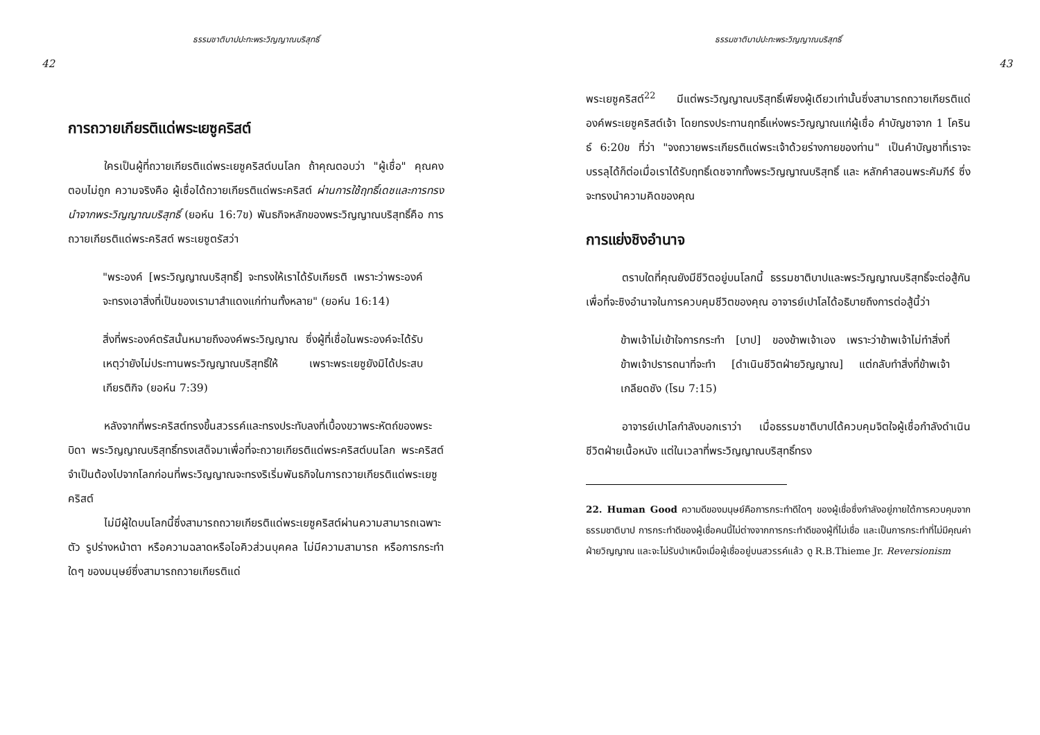ธรรมชาติบาปปะทะพระวิญญาณบริสุทธิ์
42
การถวายเกียรติแด่พระเยซูคริสต์
ใครเป็นผู้ที่ถวายเกียรติแด่พระเยซูคริสต์บนโลก ถ้าคุณตอบว่า "ผู้เชื่อ" คุณคงตอบไม่ถูก ความจริงคือ ผู้เชื่อได้ถวายเกียรติแด่พระคริสต์ ผ่านการใช้ฤทธิ์เดชและการทรงนำจากพระวิญญาณบริสุทธิ์ (ยอห์น 16:7ข) พันธกิจหลักของพระวิญญาณบริสุทธิ์คือ การถวายเกียรติแด่พระคริสต์ พระเยซูตรัสว่า
"พระองค์ [พระวิญญาณบริสุทธิ์] จะทรงให้เราได้รับเกียรติ เพราะว่าพระองค์จะทรงเอาสิ่งที่เป็นของเรามาสำแดงแก่ท่านทั้งหลาย" (ยอห์น 16:14)
สิ่งที่พระองค์ตรัสนั้นหมายถึงองค์พระวิญญาณ ซึ่งผู้ที่เชื่อในพระองค์จะได้รับ เหตุว่ายังไม่ประทานพระวิญญาณบริสุทธิ์ให้ เพราะพระเยซูยังมิได้ประสบเกียรติกิจ (ยอห์น 7:39)
หลังจากที่พระคริสต์ทรงขึ้นสวรรค์และทรงประทับลงที่เบื้องขวาพระหัตถ์ของพระบิดา พระวิญญาณบริสุทธิ์ทรงเสด็จมาเพื่อที่จะถวายเกียรติแด่พระคริสต์บนโลก พระคริสต์จำเป็นต้องไปจากโลกก่อนที่พระวิญญาณจะทรงริเริ่มพันธกิจในการถวายเกียรติแด่พระเยซูคริสต์
ไม่มีผู้ใดบนโลกนี้ซึ่งสามารถถวายเกียรติแด่พระเยซูคริสต์ผ่านความสามารถเฉพาะตัว รูปร่างหน้าตา หรือความฉลาดหรือไอคิวส่วนบุคคล ไม่มีความสามารถ หรือการกระทำใดๆ ของมนุษย์ซึ่งสามารถถวายเกียรติแด่
ธรรมชาติบาปปะทะพระวิญญาณบริสุทธิ์
43
พระเยซูคริสต์<sup>22</sup> มีแต่พระวิญญาณบริสุทธิ์เพียงผู้เดียวเท่านั้นซึ่งสามารถถวายเกียรติแด่องค์พระเยซูคริสต์เจ้า โดยทรงประทานฤทธิ์แห่งพระวิญญาณแก่ผู้เชื่อ คำบัญชาจาก 1 โครินธ์ 6:20ข ที่ว่า "จงถวายพระเกียรติแด่พระเจ้าด้วยร่างกายของท่าน" เป็นคำบัญชาที่เราจะบรรลุได้ก็ต่อเมื่อเราได้รับฤทธิ์เดชจากทั้งพระวิญญาณบริสุทธิ์ และ หลักคำสอนพระคัมภีร์ ซึ่งจะทรงนำความคิดของคุณ
การแย่งชิงอำนาจ
ตราบใดที่คุณยังมีชีวิตอยู่บนโลกนี้ ธรรมชาติบาปและพระวิญญาณบริสุทธิ์จะต่อสู้กันเพื่อที่จะชิงอำนาจในการควบคุมชีวิตของคุณ อาจารย์เปาโลได้อธิบายถึงการต่อสู้นี้ว่า
ข้าพเจ้าไม่เข้าใจการกระทำ [บาป] ของข้าพเจ้าเอง เพราะว่าข้าพเจ้าไม่ทำสิ่งที่ข้าพเจ้าปรารถนาที่จะทำ [ดำเนินชีวิตฝ่ายวิญญาณ] แต่กลับทำสิ่งที่ข้าพเจ้าเกลียดชัง (โรม 7:15)
อาจารย์เปาโลกำลังบอกเราว่า เมื่อธรรมชาติบาปได้ควบคุมจิตใจผู้เชื่อกำลังดำเนินชีวิตฝ่ายเนื้อหนัง แต่ในเวลาที่พระวิญญาณบริสุทธิ์ทรง
22. Human Good ความดีของมนุษย์คือการกระทำดีใดๆ ของผู้เชื่อซึ่งกำลังอยู่ภายใต้การควบคุมจากธรรมชาติบาป การกระทำดีของผู้เชื่อคนนี้ไม่ต่างจากการกระทำดีของผู้ที่ไม่เชื่อ และเป็นการกระทำที่ไม่มีคุณค่าฝ่ายวิญญาณ และจะไม่รับบำเหน็จเมื่อผู้เชื่ออยู่บนสวรรค์แล้ว ดู R.B.Thieme Jr. Reversionism